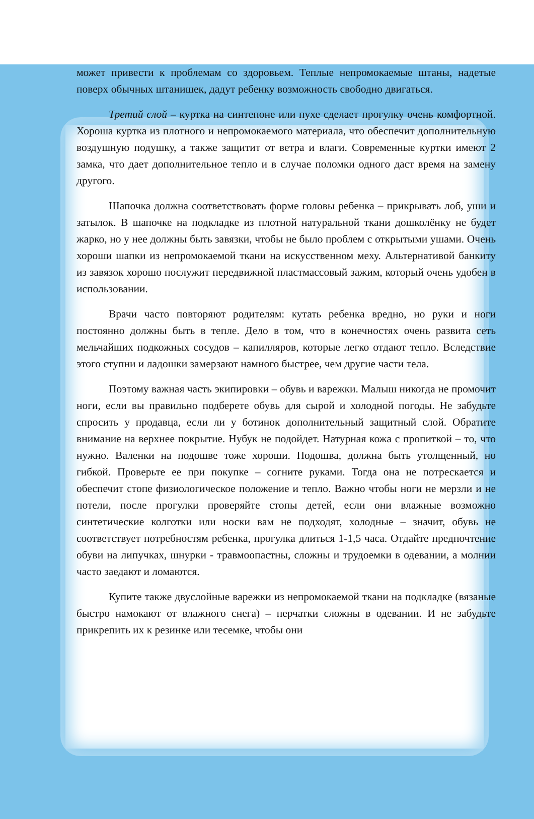может привести к проблемам со здоровьем. Теплые непромокаемые штаны, надетые поверх обычных штанишек, дадут ребенку возможность свободно двигаться.
Третий слой – куртка на синтепоне или пухе сделает прогулку очень комфортной. Хороша куртка из плотного и непромокаемого материала, что обеспечит дополнительную воздушную подушку, а также защитит от ветра и влаги. Современные куртки имеют 2 замка, что дает дополнительное тепло и в случае поломки одного даст время на замену другого.
Шапочка должна соответствовать форме головы ребенка – прикрывать лоб, уши и затылок. В шапочке на подкладке из плотной натуральной ткани дошколёнку не будет жарко, но у нее должны быть завязки, чтобы не было проблем с открытыми ушами. Очень хороши шапки из непромокаемой ткани на искусственном меху. Альтернативой банкиту из завязок хорошо послужит передвижной пластмассовый зажим, который очень удобен в использовании.
Врачи часто повторяют родителям: кутать ребенка вредно, но руки и ноги постоянно должны быть в тепле. Дело в том, что в конечностях очень развита сеть мельчайших подкожных сосудов – капилляров, которые легко отдают тепло. Вследствие этого ступни и ладошки замерзают намного быстрее, чем другие части тела.
Поэтому важная часть экипировки – обувь и варежки. Малыш никогда не промочит ноги, если вы правильно подберете обувь для сырой и холодной погоды. Не забудьте спросить у продавца, если ли у ботинок дополнительный защитный слой. Обратите внимание на верхнее покрытие. Нубук не подойдет. Натурная кожа с пропиткой – то, что нужно. Валенки на подошве тоже хороши. Подошва, должна быть утолщенный, но гибкой. Проверьте ее при покупке – согните руками. Тогда она не потрескается и обеспечит стопе физиологическое положение и тепло. Важно чтобы ноги не мерзли и не потели, после прогулки проверяйте стопы детей, если они влажные возможно синтетические колготки или носки вам не подходят, холодные – значит, обувь не соответствует потребностям ребенка, прогулка длиться 1-1,5 часа. Отдайте предпочтение обуви на липучках, шнурки - травмоопастны, сложны и трудоемки в одевании, а молнии часто заедают и ломаются.
Купите также двуслойные варежки из непромокаемой ткани на подкладке (вязаные быстро намокают от влажного снега) – перчатки сложны в одевании. И не забудьте прикрепить их к резинке или тесемке, чтобы они